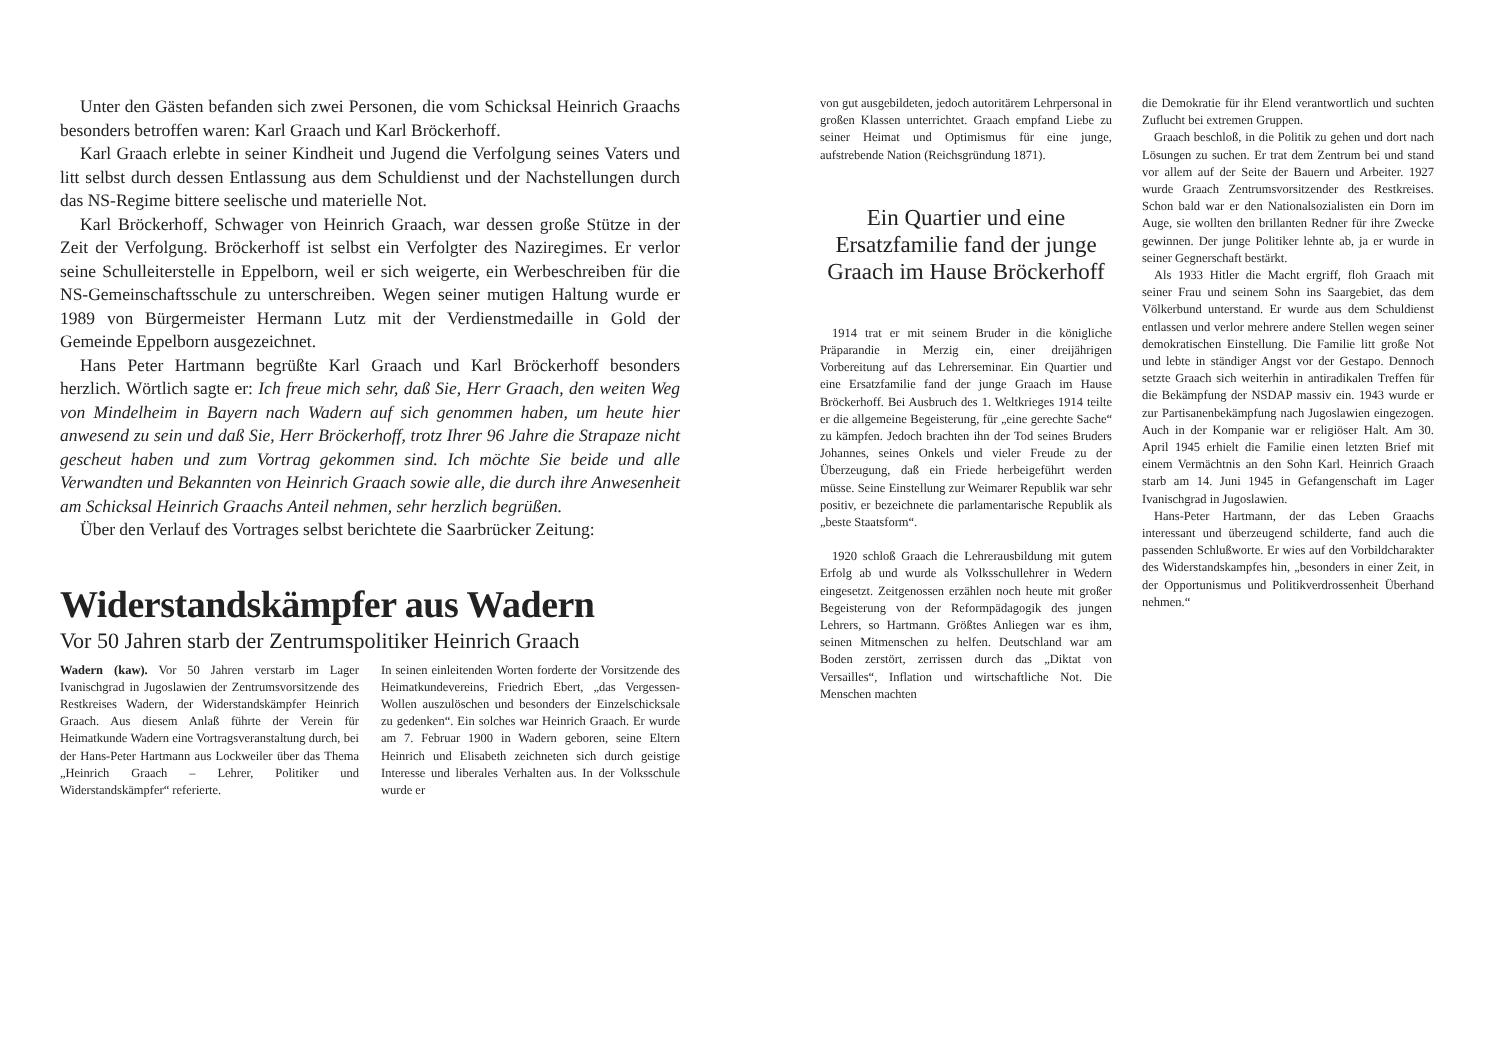Unter den Gästen befanden sich zwei Personen, die vom Schicksal Heinrich Graachs besonders betroffen waren: Karl Graach und Karl Bröckerhoff.
Karl Graach erlebte in seiner Kindheit und Jugend die Verfolgung seines Vaters und litt selbst durch dessen Entlassung aus dem Schuldienst und der Nachstellungen durch das NS-Regime bittere seelische und materielle Not.
Karl Bröckerhoff, Schwager von Heinrich Graach, war dessen große Stütze in der Zeit der Verfolgung. Bröckerhoff ist selbst ein Verfolgter des Naziregimes. Er verlor seine Schulleiterstelle in Eppelborn, weil er sich weigerte, ein Werbeschreiben für die NS-Gemeinschaftsschule zu unterschreiben. Wegen seiner mutigen Haltung wurde er 1989 von Bürgermeister Hermann Lutz mit der Verdienstmedaille in Gold der Gemeinde Eppelborn ausgezeichnet.
Hans Peter Hartmann begrüßte Karl Graach und Karl Bröckerhoff besonders herzlich. Wörtlich sagte er: Ich freue mich sehr, daß Sie, Herr Graach, den weiten Weg von Mindelheim in Bayern nach Wadern auf sich genommen haben, um heute hier anwesend zu sein und daß Sie, Herr Bröckerhoff, trotz Ihrer 96 Jahre die Strapaze nicht gescheut haben und zum Vortrag gekommen sind. Ich möchte Sie beide und alle Verwandten und Bekannten von Heinrich Graach sowie alle, die durch ihre Anwesenheit am Schicksal Heinrich Graachs Anteil nehmen, sehr herzlich begrüßen.
Über den Verlauf des Vortrages selbst berichtete die Saarbrücker Zeitung:
Widerstandskämpfer aus Wadern
Vor 50 Jahren starb der Zentrumspolitiker Heinrich Graach
Wadern (kaw). Vor 50 Jahren verstarb im Lager Ivanischgrad in Jugoslawien der Zentrumsvorsitzende des Restkreises Wadern, der Widerstandskämpfer Heinrich Graach. Aus diesem Anlaß führte der Verein für Heimatkunde Wadern eine Vortragsveranstaltung durch, bei der Hans-Peter Hartmann aus Lockweiler über das Thema „Heinrich Graach – Lehrer, Politiker und Widerstandskämpfer“ referierte.
In seinen einleitenden Worten forderte der Vorsitzende des Heimatkundevereins, Friedrich Ebert, „das Vergessen-Wollen auszulöschen und besonders der Einzelschicksale zu gedenken“. Ein solches war Heinrich Graach. Er wurde am 7. Februar 1900 in Wadern geboren, seine Eltern Heinrich und Elisabeth zeichneten sich durch geistige Interesse und liberales Verhalten aus. In der Volksschule wurde er
von gut ausgebildeten, jedoch autoritärem Lehrpersonal in großen Klassen unterrichtet. Graach empfand Liebe zu seiner Heimat und Optimismus für eine junge, aufstrebende Nation (Reichsgründung 1871).
Ein Quartier und eine Ersatzfamilie fand der junge Graach im Hause Bröckerhoff
1914 trat er mit seinem Bruder in die königliche Präparandie in Merzig ein, einer dreijährigen Vorbereitung auf das Lehrerseminar. Ein Quartier und eine Ersatzfamilie fand der junge Graach im Hause Bröckerhoff. Bei Ausbruch des 1. Weltkrieges 1914 teilte er die allgemeine Begeisterung, für „eine gerechte Sache“ zu kämpfen. Jedoch brachten ihn der Tod seines Bruders Johannes, seines Onkels und vieler Freude zu der Überzeugung, daß ein Friede herbeigeführt werden müsse. Seine Einstellung zur Weimarer Republik war sehr positiv, er bezeichnete die parlamentarische Republik als „beste Staatsform“.
1920 schloß Graach die Lehrerausbildung mit gutem Erfolg ab und wurde als Volksschullehrer in Wedern eingesetzt. Zeitgenossen erzählen noch heute mit großer Begeisterung von der Reformpädagogik des jungen Lehrers, so Hartmann. Größtes Anliegen war es ihm, seinen Mitmenschen zu helfen. Deutschland war am Boden zerstört, zerrissen durch das „Diktat von Versailles“, Inflation und wirtschaftliche Not. Die Menschen machten
die Demokratie für ihr Elend verantwortlich und suchten Zuflucht bei extremen Gruppen.
Graach beschloß, in die Politik zu gehen und dort nach Lösungen zu suchen. Er trat dem Zentrum bei und stand vor allem auf der Seite der Bauern und Arbeiter. 1927 wurde Graach Zentrumsvorsitzender des Restkreises. Schon bald war er den Nationalsozialisten ein Dorn im Auge, sie wollten den brillanten Redner für ihre Zwecke gewinnen. Der junge Politiker lehnte ab, ja er wurde in seiner Gegnerschaft bestärkt.
Als 1933 Hitler die Macht ergriff, floh Graach mit seiner Frau und seinem Sohn ins Saargebiet, das dem Völkerbund unterstand. Er wurde aus dem Schuldienst entlassen und verlor mehrere andere Stellen wegen seiner demokratischen Einstellung. Die Familie litt große Not und lebte in ständiger Angst vor der Gestapo. Dennoch setzte Graach sich weiterhin in antiradikalen Treffen für die Bekämpfung der NSDAP massiv ein. 1943 wurde er zur Partisanenbekämpfung nach Jugoslawien eingezogen. Auch in der Kompanie war er religiöser Halt. Am 30. April 1945 erhielt die Familie einen letzten Brief mit einem Vermächtnis an den Sohn Karl. Heinrich Graach starb am 14. Juni 1945 in Gefangenschaft im Lager Ivanischgrad in Jugoslawien.
Hans-Peter Hartmann, der das Leben Graachs interessant und überzeugend schilderte, fand auch die passenden Schlußworte. Er wies auf den Vorbildcharakter des Widerstandskampfes hin, „besonders in einer Zeit, in der Opportunismus und Politikverdrossenheit Überhand nehmen.“